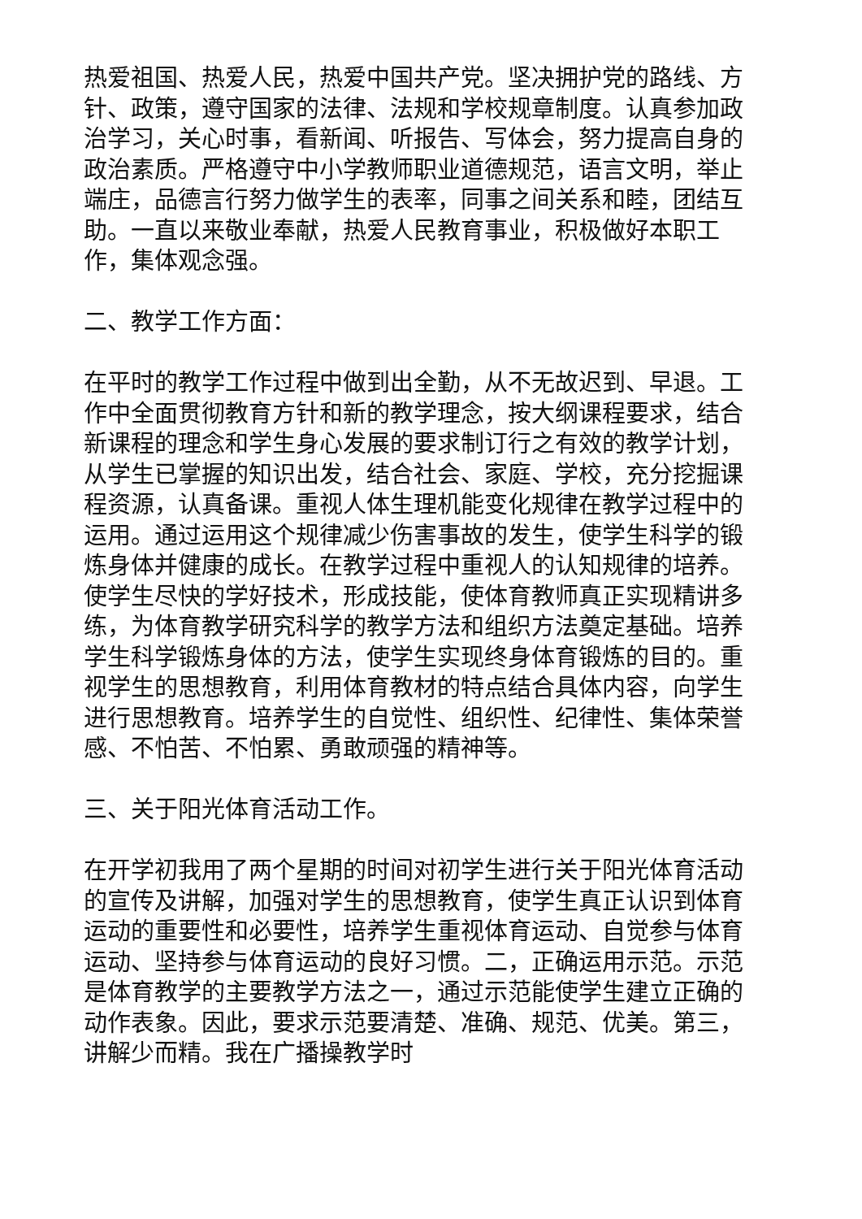热爱祖国、热爱人民，热爱中国共产党。坚决拥护党的路线、方针、政策，遵守国家的法律、法规和学校规章制度。认真参加政治学习，关心时事，看新闻、听报告、写体会，努力提高自身的政治素质。严格遵守中小学教师职业道德规范，语言文明，举止端庄，品德言行努力做学生的表率，同事之间关系和睦，团结互助。一直以来敬业奉献，热爱人民教育事业，积极做好本职工作，集体观念强。
二、教学工作方面：
在平时的教学工作过程中做到出全勤，从不无故迟到、早退。工作中全面贯彻教育方针和新的教学理念，按大纲课程要求，结合新课程的理念和学生身心发展的要求制订行之有效的教学计划，从学生已掌握的知识出发，结合社会、家庭、学校，充分挖掘课程资源，认真备课。重视人体生理机能变化规律在教学过程中的运用。通过运用这个规律减少伤害事故的发生，使学生科学的锻炼身体并健康的成长。在教学过程中重视人的认知规律的培养。使学生尽快的学好技术，形成技能，使体育教师真正实现精讲多练，为体育教学研究科学的教学方法和组织方法奠定基础。培养学生科学锻炼身体的方法，使学生实现终身体育锻炼的目的。重视学生的思想教育，利用体育教材的特点结合具体内容，向学生进行思想教育。培养学生的自觉性、组织性、纪律性、集体荣誉感、不怕苦、不怕累、勇敢顽强的精神等。
三、关于阳光体育活动工作。
在开学初我用了两个星期的时间对初学生进行关于阳光体育活动的宣传及讲解，加强对学生的思想教育，使学生真正认识到体育运动的重要性和必要性，培养学生重视体育运动、自觉参与体育运动、坚持参与体育运动的良好习惯。二，正确运用示范。示范是体育教学的主要教学方法之一，通过示范能使学生建立正确的动作表象。因此，要求示范要清楚、准确、规范、优美。第三，讲解少而精。我在广播操教学时